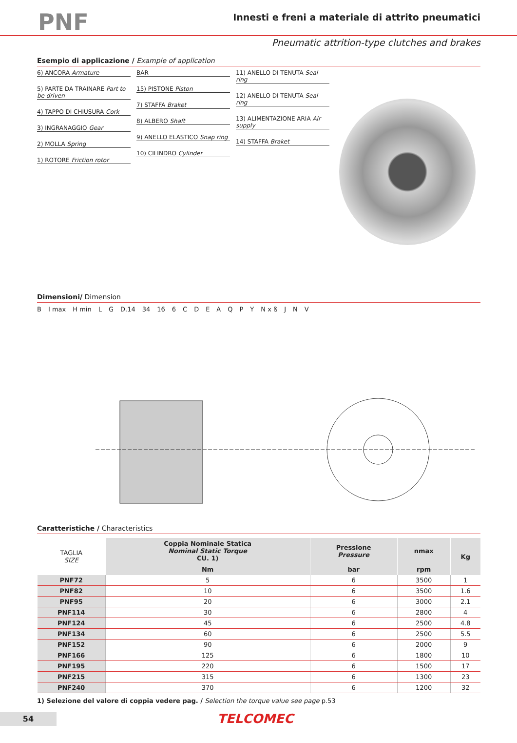PNF
Innesti e freni a materiale di attrito pneumatici
Pneumatic attrition-type clutches and brakes
Esempio di applicazione / Example of application
6) ANCORA Armature
5) PARTE DA TRAINARE Part to be driven
4) TAPPO DI CHIUSURA Cork
3) INGRANAGGIO Gear
2) MOLLA Spring
1) ROTORE Friction rotor
BAR
15) PISTONE Piston
7) STAFFA Braket
8) ALBERO Shaft
9) ANELLO ELASTICO Snap ring
10) CILINDRO Cylinder
11) ANELLO DI TENUTA Seal ring
12) ANELLO DI TENUTA Seal ring
13) ALIMENTAZIONE ARIA Air supply
14) STAFFA Braket
Dimensioni/ Dimension
B I max H min L G D.14 34 16 6 CDEAQPY N x ß J N V
Caratteristiche / Characteristics
| TAGLIA SIZE | Coppia Nominale Statica Nominal Static Torque CU. 1) | Pressione Pressure | nmax | Kg |
| --- | --- | --- | --- | --- |
| | Nm | bar | rpm | |
| PNF72 | 5 | 6 | 3500 | 1 |
| PNF82 | 10 | 6 | 3500 | 1.6 |
| PNF95 | 20 | 6 | 3000 | 2.1 |
| PNF114 | 30 | 6 | 2800 | 4 |
| PNF124 | 45 | 6 | 2500 | 4.8 |
| PNF134 | 60 | 6 | 2500 | 5.5 |
| PNF152 | 90 | 6 | 2000 | 9 |
| PNF166 | 125 | 6 | 1800 | 10 |
| PNF195 | 220 | 6 | 1500 | 17 |
| PNF215 | 315 | 6 | 1300 | 23 |
| PNF240 | 370 | 6 | 1200 | 32 |
1) Selezione del valore di coppia vedere pag. / Selection the torque value see page p.53
54
TELCOMEC